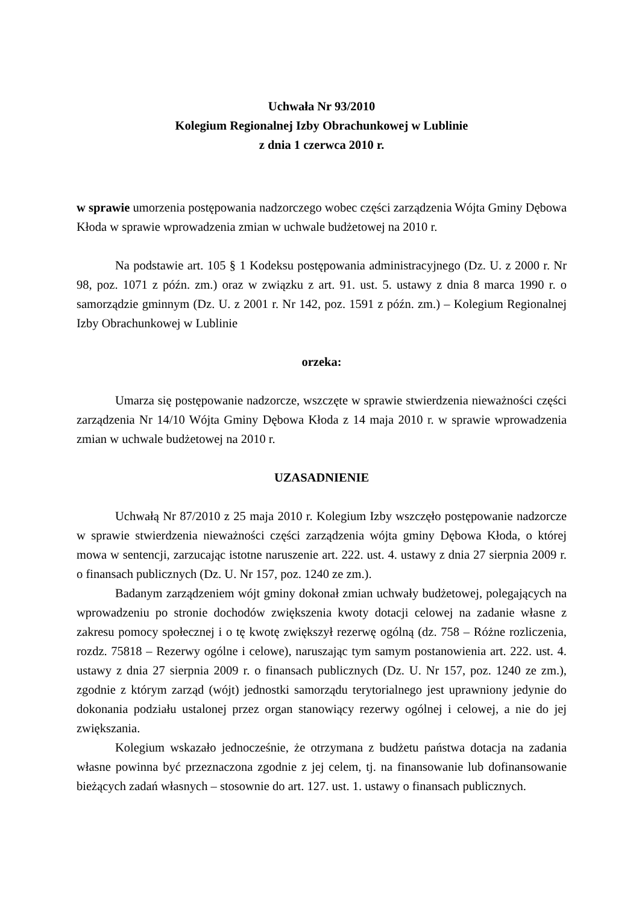Uchwała Nr 93/2010
Kolegium Regionalnej Izby Obrachunkowej w Lublinie
z dnia 1 czerwca 2010 r.
w sprawie umorzenia postępowania nadzorczego wobec części zarządzenia Wójta Gminy Dębowa Kłoda w sprawie wprowadzenia zmian w uchwale budżetowej na 2010 r.
Na podstawie art. 105 § 1 Kodeksu postępowania administracyjnego (Dz. U. z 2000 r. Nr 98, poz. 1071 z późn. zm.) oraz w związku z art. 91. ust. 5. ustawy z dnia 8 marca 1990 r. o samorządzie gminnym (Dz. U. z 2001 r. Nr 142, poz. 1591 z późn. zm.) – Kolegium Regionalnej Izby Obrachunkowej w Lublinie
orzeka:
Umarza się postępowanie nadzorcze, wszczęte w sprawie stwierdzenia nieważności części zarządzenia Nr 14/10 Wójta Gminy Dębowa Kłoda z 14 maja 2010 r. w sprawie wprowadzenia zmian w uchwale budżetowej na 2010 r.
UZASADNIENIE
Uchwałą Nr 87/2010 z 25 maja 2010 r. Kolegium Izby wszczęło postępowanie nadzorcze w sprawie stwierdzenia nieważności części zarządzenia wójta gminy Dębowa Kłoda, o której mowa w sentencji, zarzucając istotne naruszenie art. 222. ust. 4. ustawy z dnia 27 sierpnia 2009 r. o finansach publicznych (Dz. U. Nr 157, poz. 1240 ze zm.).
Badanym zarządzeniem wójt gminy dokonał zmian uchwały budżetowej, polegających na wprowadzeniu po stronie dochodów zwiększenia kwoty dotacji celowej na zadanie własne z zakresu pomocy społecznej i o tę kwotę zwiększył rezerwę ogólną (dz. 758 – Różne rozliczenia, rozdz. 75818 – Rezerwy ogólne i celowe), naruszając tym samym postanowienia art. 222. ust. 4. ustawy z dnia 27 sierpnia 2009 r. o finansach publicznych (Dz. U. Nr 157, poz. 1240 ze zm.), zgodnie z którym zarząd (wójt) jednostki samorządu terytorialnego jest uprawniony jedynie do dokonania podziału ustalonej przez organ stanowiący rezerwy ogólnej i celowej, a nie do jej zwiększania.
Kolegium wskazało jednocześnie, że otrzymana z budżetu państwa dotacja na zadania własne powinna być przeznaczona zgodnie z jej celem, tj. na finansowanie lub dofinansowanie bieżących zadań własnych – stosownie do art. 127. ust. 1. ustawy o finansach publicznych.